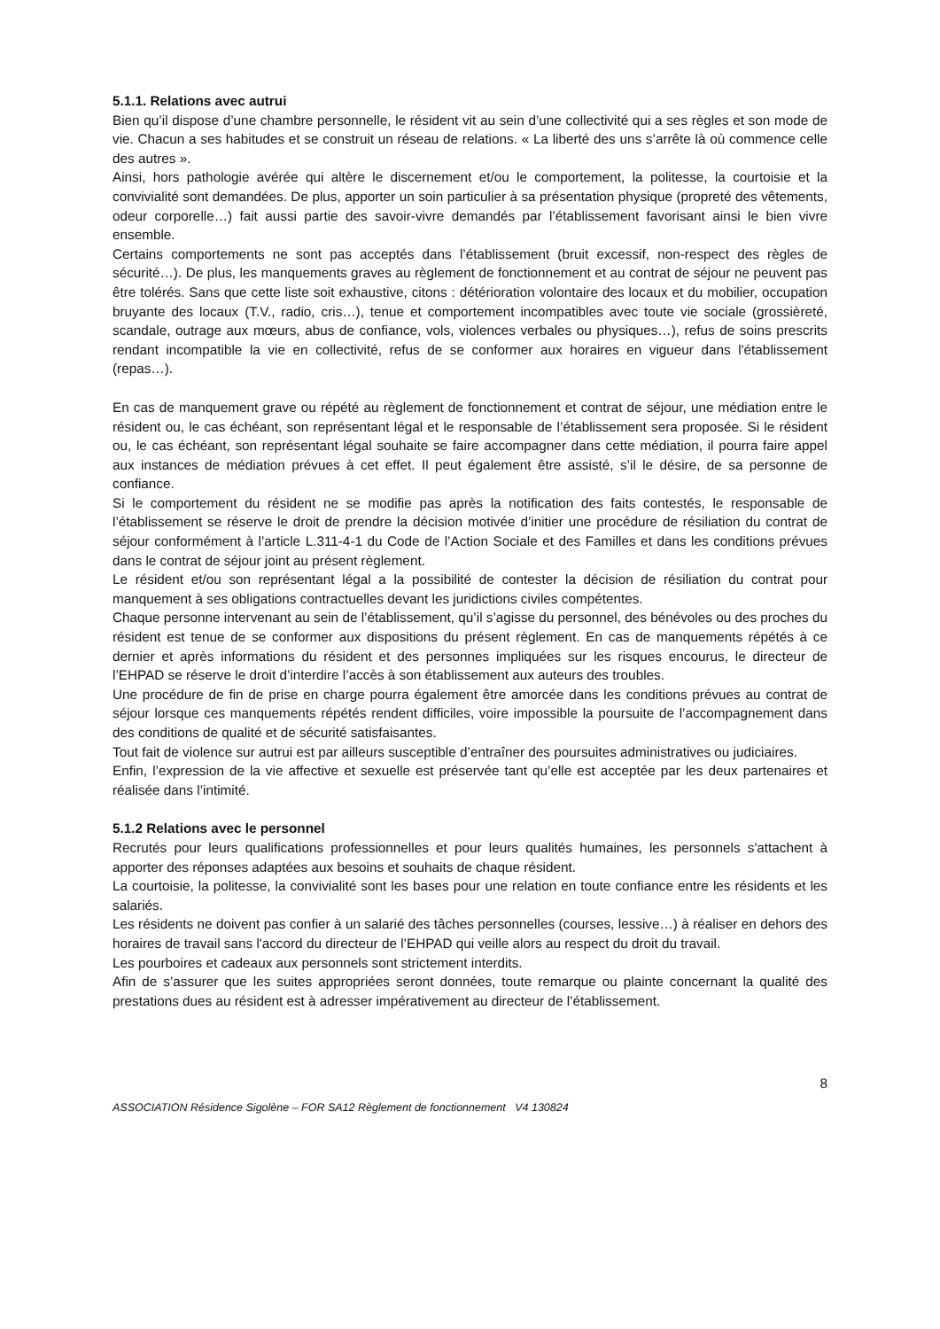5.1.1. Relations avec autrui
Bien qu’il dispose d’une chambre personnelle, le résident vit au sein d’une collectivité qui a ses règles et son mode de vie. Chacun a ses habitudes et se construit un réseau de relations. « La liberté des uns s’arrête là où commence celle des autres ».
Ainsi, hors pathologie avérée qui altère le discernement et/ou le comportement, la politesse, la courtoisie et la convivialité sont demandées. De plus, apporter un soin particulier à sa présentation physique (propreté des vêtements, odeur corporelle…) fait aussi partie des savoir-vivre demandés par l’établissement favorisant ainsi le bien vivre ensemble.
Certains comportements ne sont pas acceptés dans l’établissement (bruit excessif, non-respect des règles de sécurité…). De plus, les manquements graves au règlement de fonctionnement et au contrat de séjour ne peuvent pas être tolérés. Sans que cette liste soit exhaustive, citons : détérioration volontaire des locaux et du mobilier, occupation bruyante des locaux (T.V., radio, cris…), tenue et comportement incompatibles avec toute vie sociale (grossièreté, scandale, outrage aux mœurs, abus de confiance, vols, violences verbales ou physiques…), refus de soins prescrits rendant incompatible la vie en collectivité, refus de se conformer aux horaires en vigueur dans l'établissement (repas…).
En cas de manquement grave ou répété au règlement de fonctionnement et contrat de séjour, une médiation entre le résident ou, le cas échéant, son représentant légal et le responsable de l’établissement sera proposée. Si le résident ou, le cas échéant, son représentant légal souhaite se faire accompagner dans cette médiation, il pourra faire appel aux instances de médiation prévues à cet effet. Il peut également être assisté, s’il le désire, de sa personne de confiance.
Si le comportement du résident ne se modifie pas après la notification des faits contestés, le responsable de l’établissement se réserve le droit de prendre la décision motivée d’initier une procédure de résiliation du contrat de séjour conformément à l’article L.311-4-1 du Code de l’Action Sociale et des Familles et dans les conditions prévues dans le contrat de séjour joint au présent règlement.
Le résident et/ou son représentant légal a la possibilité de contester la décision de résiliation du contrat pour manquement à ses obligations contractuelles devant les juridictions civiles compétentes.
Chaque personne intervenant au sein de l’établissement, qu’il s’agisse du personnel, des bénévoles ou des proches du résident est tenue de se conformer aux dispositions du présent règlement. En cas de manquements répétés à ce dernier et après informations du résident et des personnes impliquées sur les risques encourus, le directeur de l’EHPAD se réserve le droit d’interdire l’accès à son établissement aux auteurs des troubles.
Une procédure de fin de prise en charge pourra également être amorcée dans les conditions prévues au contrat de séjour lorsque ces manquements répétés rendent difficiles, voire impossible la poursuite de l’accompagnement dans des conditions de qualité et de sécurité satisfaisantes.
Tout fait de violence sur autrui est par ailleurs susceptible d’entraîner des poursuites administratives ou judiciaires.
Enfin, l’expression de la vie affective et sexuelle est préservée tant qu’elle est acceptée par les deux partenaires et réalisée dans l’intimité.
5.1.2 Relations avec le personnel
Recrutés pour leurs qualifications professionnelles et pour leurs qualités humaines, les personnels s'attachent à apporter des réponses adaptées aux besoins et souhaits de chaque résident.
La courtoisie, la politesse, la convivialité sont les bases pour une relation en toute confiance entre les résidents et les salariés.
Les résidents ne doivent pas confier à un salarié des tâches personnelles (courses, lessive…) à réaliser en dehors des horaires de travail sans l'accord du directeur de l’EHPAD qui veille alors au respect du droit du travail.
Les pourboires et cadeaux aux personnels sont strictement interdits.
Afin de s’assurer que les suites appropriées seront données, toute remarque ou plainte concernant la qualité des prestations dues au résident est à adresser impérativement au directeur de l’établissement.
8
ASSOCIATION Résidence Sigolène – FOR SA12 Règlement de fonctionnement V4 130824